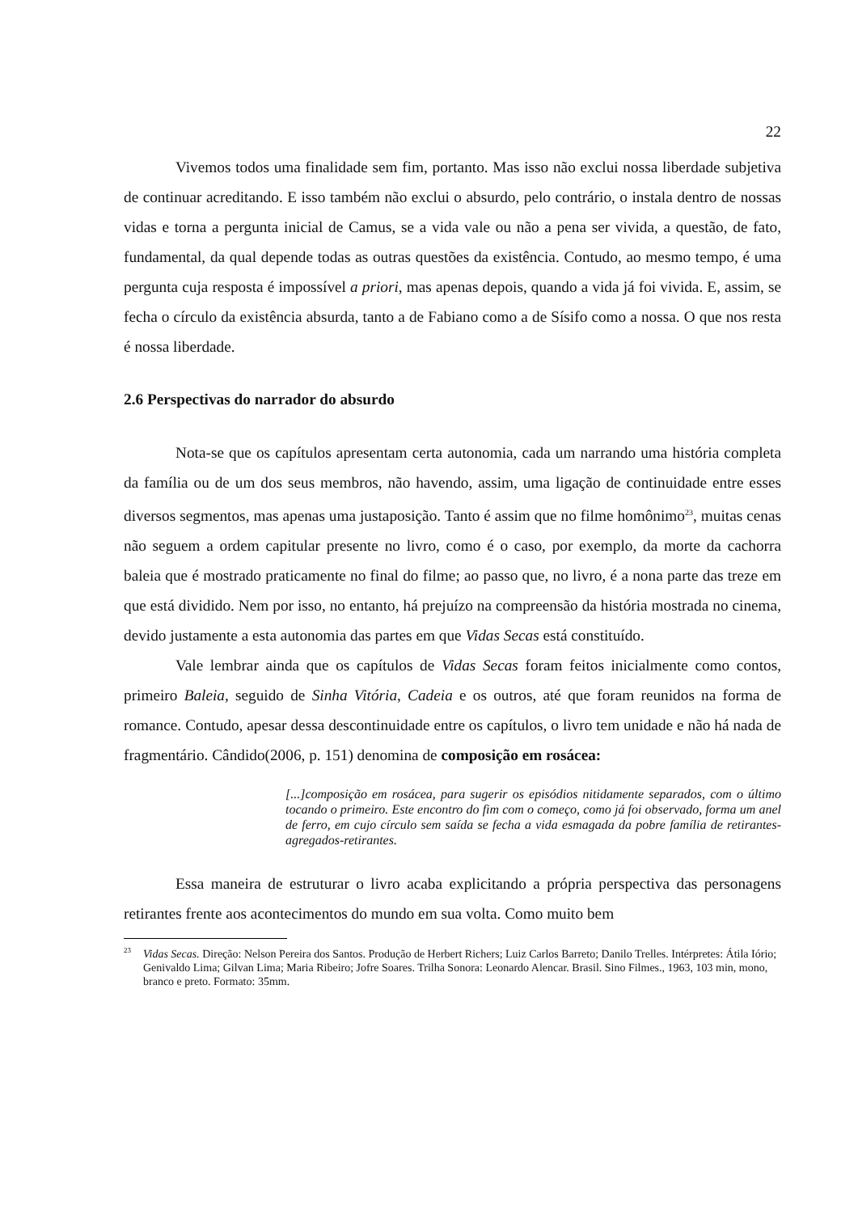22
Vivemos todos uma finalidade sem fim, portanto. Mas isso não exclui nossa liberdade subjetiva de continuar acreditando. E isso também não exclui o absurdo, pelo contrário, o instala dentro de nossas vidas e torna a pergunta inicial de Camus, se a vida vale ou não a pena ser vivida, a questão, de fato, fundamental, da qual depende todas as outras questões da existência. Contudo, ao mesmo tempo, é uma pergunta cuja resposta é impossível a priori, mas apenas depois, quando a vida já foi vivida. E, assim, se fecha o círculo da existência absurda, tanto a de Fabiano como a de Sísifo como a nossa. O que nos resta é nossa liberdade.
2.6 Perspectivas do narrador do absurdo
Nota-se que os capítulos apresentam certa autonomia, cada um narrando uma história completa da família ou de um dos seus membros, não havendo, assim, uma ligação de continuidade entre esses diversos segmentos, mas apenas uma justaposição. Tanto é assim que no filme homônimo<sup>23</sup>, muitas cenas não seguem a ordem capitular presente no livro, como é o caso, por exemplo, da morte da cachorra baleia que é mostrado praticamente no final do filme; ao passo que, no livro, é a nona parte das treze em que está dividido. Nem por isso, no entanto, há prejuízo na compreensão da história mostrada no cinema, devido justamente a esta autonomia das partes em que Vidas Secas está constituído.
Vale lembrar ainda que os capítulos de Vidas Secas foram feitos inicialmente como contos, primeiro Baleia, seguido de Sinha Vitória, Cadeia e os outros, até que foram reunidos na forma de romance. Contudo, apesar dessa descontinuidade entre os capítulos, o livro tem unidade e não há nada de fragmentário. Cândido(2006, p. 151) denomina de composição em rosácea:
[...]composição em rosácea, para sugerir os episódios nitidamente separados, com o último tocando o primeiro. Este encontro do fim com o começo, como já foi observado, forma um anel de ferro, em cujo círculo sem saída se fecha a vida esmagada da pobre família de retirantes-agregados-retirantes.
Essa maneira de estruturar o livro acaba explicitando a própria perspectiva das personagens retirantes frente aos acontecimentos do mundo em sua volta. Como muito bem
<sup>23</sup> Vidas Secas. Direção: Nelson Pereira dos Santos. Produção de Herbert Richers; Luiz Carlos Barreto; Danilo Trelles. Intérpretes: Átila Iório; Genivaldo Lima; Gilvan Lima; Maria Ribeiro; Jofre Soares. Trilha Sonora: Leonardo Alencar. Brasil. Sino Filmes., 1963, 103 min, mono, branco e preto. Formato: 35mm.